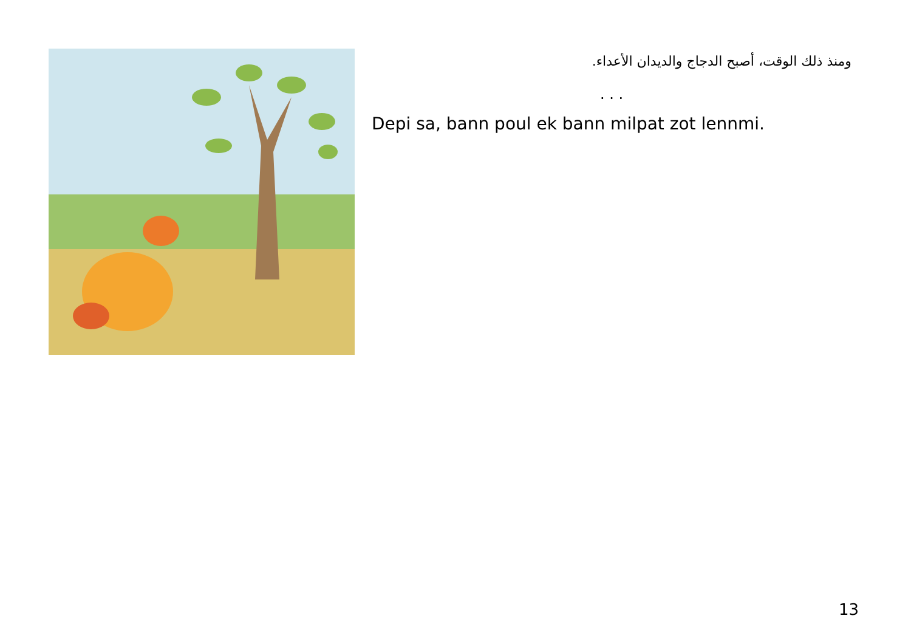ومنذ ذلك الوقت، أصبح الدجاج والديدان الأعداء.
. . .
Depi sa, bann poul ek bann milpat zot lennmi.
13